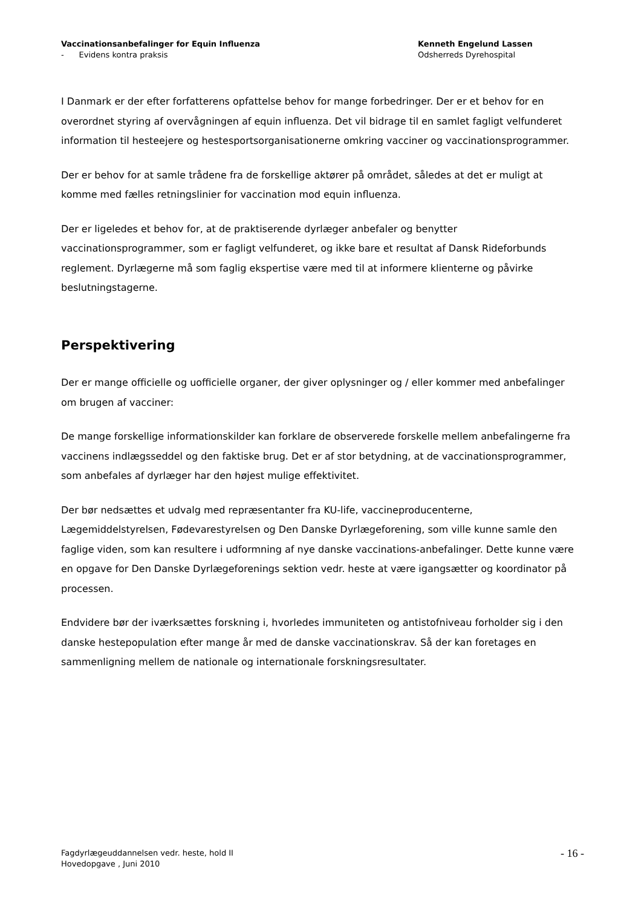Vaccinationsanbefalinger for Equin Influenza
- Evidens kontra praksis
Kenneth Engelund Lassen
Odsherreds Dyrehospital
I Danmark er der efter forfatterens opfattelse behov for mange forbedringer. Der er et behov for en overordnet styring af overvågningen af equin influenza. Det vil bidrage til en samlet fagligt velfunderet information til hesteejere og hestesportsorganisationerne omkring vacciner og vaccinationsprogrammer.
Der er behov for at samle trådene fra de forskellige aktører på området, således at det er muligt at komme med fælles retningslinier for vaccination mod equin influenza.
Der er ligeledes et behov for, at de praktiserende dyrlæger anbefaler og benytter vaccinationsprogrammer, som er fagligt velfunderet, og ikke bare et resultat af Dansk Rideforbunds reglement. Dyrlægerne må som faglig ekspertise være med til at informere klienterne og påvirke beslutningstagerne.
Perspektivering
Der er mange officielle og uofficielle organer, der giver oplysninger og / eller kommer med anbefalinger om brugen af vacciner:
De mange forskellige informationskilder kan forklare de observerede forskelle mellem anbefalingerne fra vaccinens indlægsseddel og den faktiske brug. Det er af stor betydning, at de vaccinationsprogrammer, som anbefales af dyrlæger har den højest mulige effektivitet.
Der bør nedsættes et udvalg med repræsentanter fra KU-life, vaccineproducenterne, Lægemiddelstyrelsen, Fødevarestyrelsen og Den Danske Dyrlægeforening, som ville kunne samle den faglige viden, som kan resultere i udformning af nye danske vaccinations-anbefalinger. Dette kunne være en opgave for Den Danske Dyrlægeforenings sektion vedr. heste at være igangsætter og koordinator på processen.
Endvidere bør der iværksættes forskning i, hvorledes immuniteten og antistofniveau forholder sig i den danske hestepopulation efter mange år med de danske vaccinationskrav. Så der kan foretages en sammenligning mellem de nationale og internationale forskningsresultater.
Fagdyrlægeuddannelsen vedr. heste, hold II
Hovedopgave , Juni 2010
- 16 -